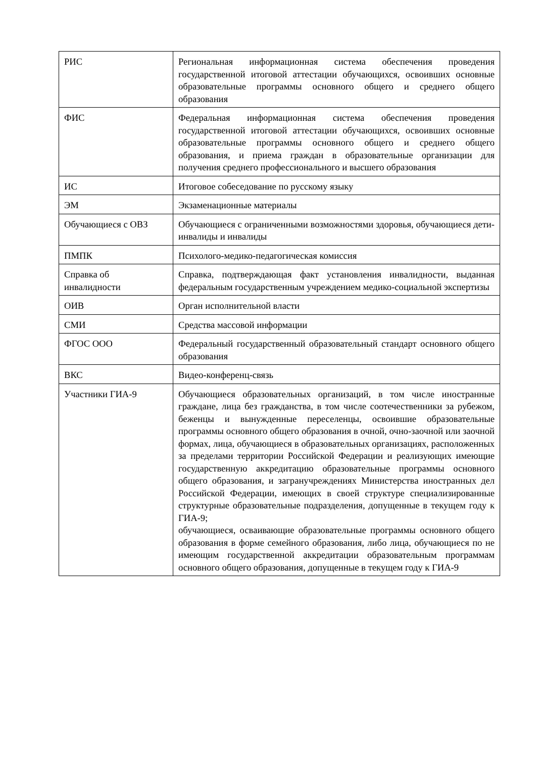| РИС | Региональная информационная система обеспечения проведения государственной итоговой аттестации обучающихся, освоивших основные образовательные программы основного общего и среднего общего образования |
| ФИС | Федеральная информационная система обеспечения проведения государственной итоговой аттестации обучающихся, освоивших основные образовательные программы основного общего и среднего общего образования, и приема граждан в образовательные организации для получения среднего профессионального и высшего образования |
| ИС | Итоговое собеседование по русскому языку |
| ЭМ | Экзаменационные материалы |
| Обучающиеся с ОВЗ | Обучающиеся с ограниченными возможностями здоровья, обучающиеся дети-инвалиды и инвалиды |
| ПМПК | Психолого-медико-педагогическая комиссия |
| Справка об инвалидности | Справка, подтверждающая факт установления инвалидности, выданная федеральным государственным учреждением медико-социальной экспертизы |
| ОИВ | Орган исполнительной власти |
| СМИ | Средства массовой информации |
| ФГОС ООО | Федеральный государственный образовательный стандарт основного общего образования |
| ВКС | Видео-конференц-связь |
| Участники ГИА-9 | Обучающиеся образовательных организаций, в том числе иностранные граждане, лица без гражданства, в том числе соотечественники за рубежом, беженцы и вынужденные переселенцы, освоившие образовательные программы основного общего образования в очной, очно-заочной или заочной формах, лица, обучающиеся в образовательных организациях, расположенных за пределами территории Российской Федерации и реализующих имеющие государственную аккредитацию образовательные программы основного общего образования, и загранучреждениях Министерства иностранных дел Российской Федерации, имеющих в своей структуре специализированные структурные образовательные подразделения, допущенные в текущем году к ГИА-9; обучающиеся, осваивающие образовательные программы основного общего образования в форме семейного образования, либо лица, обучающиеся по не имеющим государственной аккредитации образовательным программам основного общего образования, допущенные в текущем году к ГИА-9 |